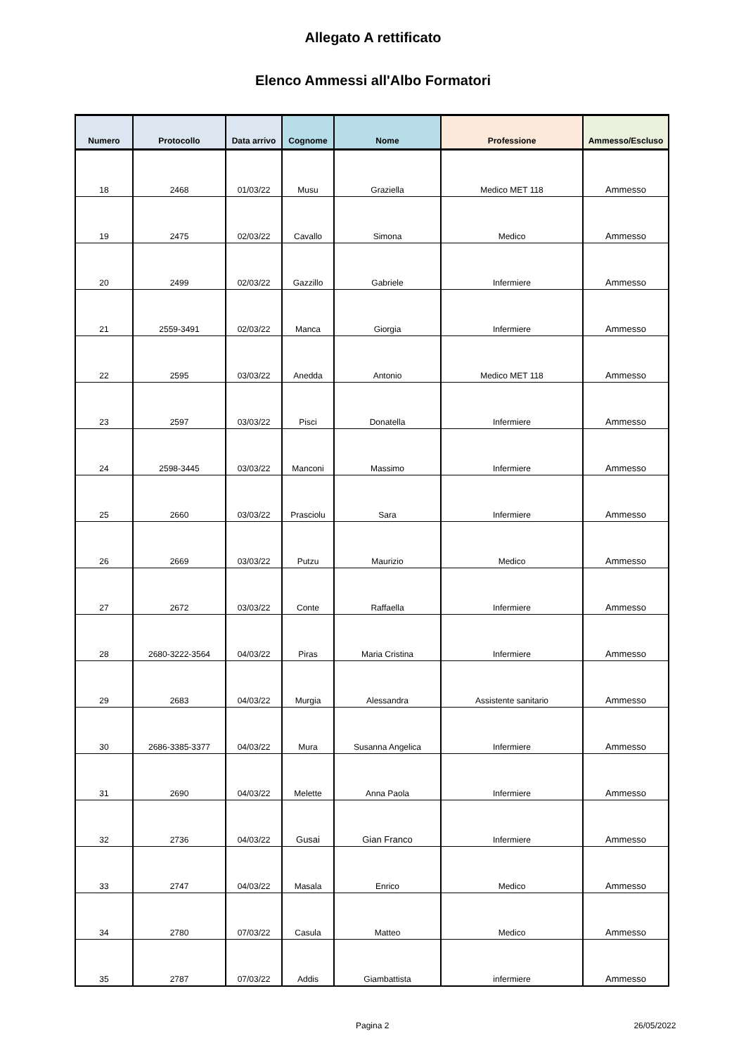Allegato A rettificato
Elenco Ammessi all'Albo Formatori
| Numero | Protocollo | Data arrivo | Cognome | Nome | Professione | Ammesso/Escluso |
| --- | --- | --- | --- | --- | --- | --- |
| 18 | 2468 | 01/03/22 | Musu | Graziella | Medico MET 118 | Ammesso |
| 19 | 2475 | 02/03/22 | Cavallo | Simona | Medico | Ammesso |
| 20 | 2499 | 02/03/22 | Gazzillo | Gabriele | Infermiere | Ammesso |
| 21 | 2559-3491 | 02/03/22 | Manca | Giorgia | Infermiere | Ammesso |
| 22 | 2595 | 03/03/22 | Anedda | Antonio | Medico MET 118 | Ammesso |
| 23 | 2597 | 03/03/22 | Pisci | Donatella | Infermiere | Ammesso |
| 24 | 2598-3445 | 03/03/22 | Manconi | Massimo | Infermiere | Ammesso |
| 25 | 2660 | 03/03/22 | Prasciolu | Sara | Infermiere | Ammesso |
| 26 | 2669 | 03/03/22 | Putzu | Maurizio | Medico | Ammesso |
| 27 | 2672 | 03/03/22 | Conte | Raffaella | Infermiere | Ammesso |
| 28 | 2680-3222-3564 | 04/03/22 | Piras | Maria Cristina | Infermiere | Ammesso |
| 29 | 2683 | 04/03/22 | Murgia | Alessandra | Assistente sanitario | Ammesso |
| 30 | 2686-3385-3377 | 04/03/22 | Mura | Susanna Angelica | Infermiere | Ammesso |
| 31 | 2690 | 04/03/22 | Melette | Anna Paola | Infermiere | Ammesso |
| 32 | 2736 | 04/03/22 | Gusai | Gian Franco | Infermiere | Ammesso |
| 33 | 2747 | 04/03/22 | Masala | Enrico | Medico | Ammesso |
| 34 | 2780 | 07/03/22 | Casula | Matteo | Medico | Ammesso |
| 35 | 2787 | 07/03/22 | Addis | Giambattista | infermiere | Ammesso |
Pagina 2 26/05/2022